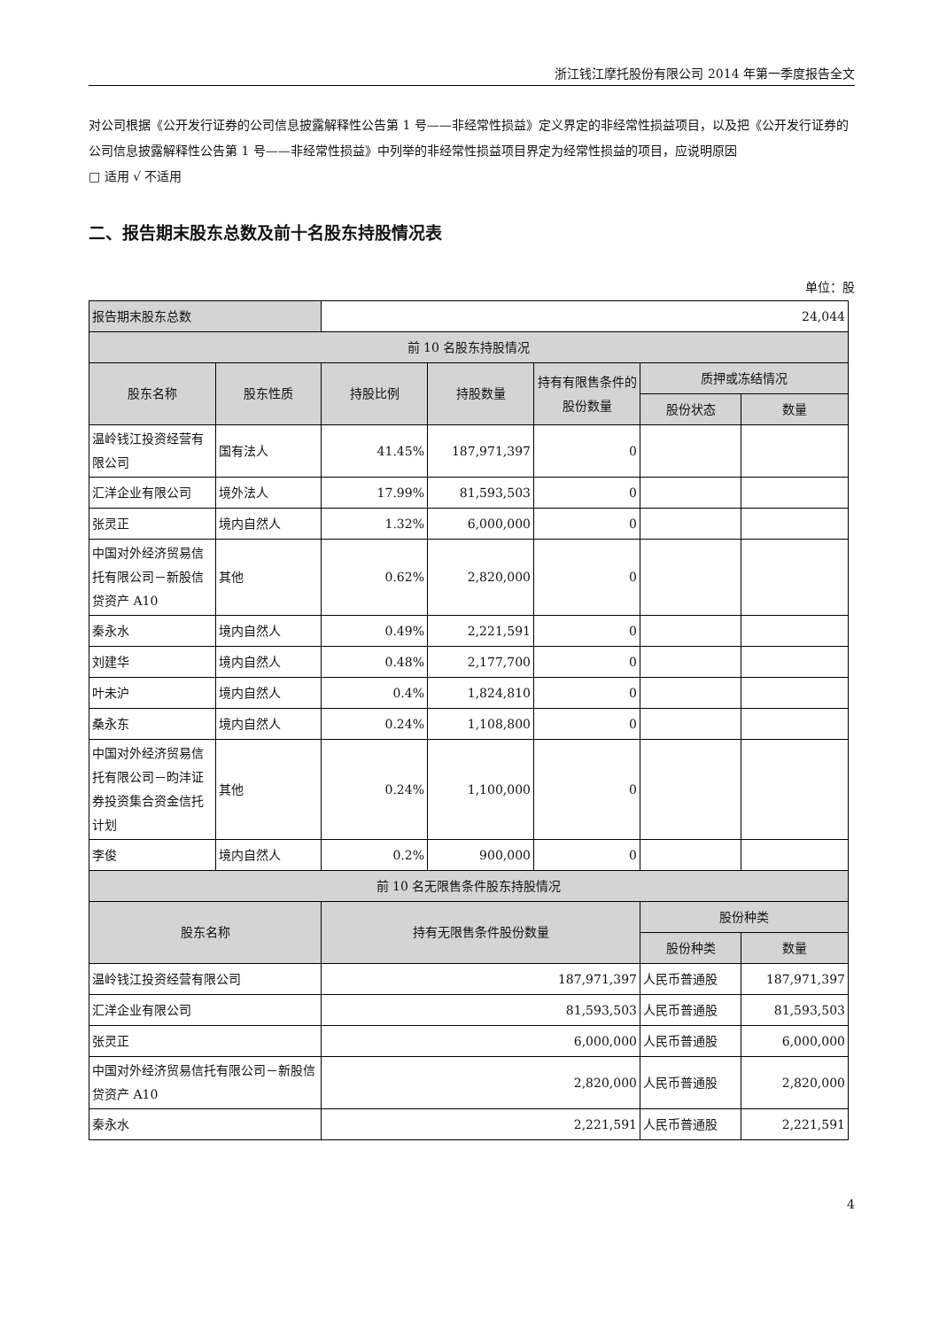浙江钱江摩托股份有限公司 2014 年第一季度报告全文
对公司根据《公开发行证券的公司信息披露解释性公告第 1 号——非经常性损益》定义界定的非经常性损益项目，以及把《公开发行证券的公司信息披露解释性公告第 1 号——非经常性损益》中列举的非经常性损益项目界定为经常性损益的项目，应说明原因
□ 适用 √ 不适用
二、报告期末股东总数及前十名股东持股情况表
单位：股
| 报告期末股东总数 | | 24,044 | | | | |
| 前 10 名股东持股情况 | | | | | | |
| 股东名称 | 股东性质 | 持股比例 | 持股数量 | 持有有限售条件的股份数量 | 质押或冻结情况 | |
| | | | | | 股份状态 | 数量 |
| 温岭钱江投资经营有限公司 | 国有法人 | 41.45% | 187,971,397 | 0 | | |
| 汇洋企业有限公司 | 境外法人 | 17.99% | 81,593,503 | 0 | | |
| 张灵正 | 境内自然人 | 1.32% | 6,000,000 | 0 | | |
| 中国对外经济贸易信托有限公司－新股信贷资产 A10 | 其他 | 0.62% | 2,820,000 | 0 | | |
| 秦永水 | 境内自然人 | 0.49% | 2,221,591 | 0 | | |
| 刘建华 | 境内自然人 | 0.48% | 2,177,700 | 0 | | |
| 叶未沪 | 境内自然人 | 0.4% | 1,824,810 | 0 | | |
| 桑永东 | 境内自然人 | 0.24% | 1,108,800 | 0 | | |
| 中国对外经济贸易信托有限公司－昀沣证券投资集合资金信托计划 | 其他 | 0.24% | 1,100,000 | 0 | | |
| 李俊 | 境内自然人 | 0.2% | 900,000 | 0 | | |
| 前 10 名无限售条件股东持股情况 | | | | | | |
| 股东名称 | | 持有无限售条件股份数量 | | | 股份种类 | |
| | | | | | 股份种类 | 数量 |
| 温岭钱江投资经营有限公司 | | 187,971,397 | | | 人民币普通股 | 187,971,397 |
| 汇洋企业有限公司 | | 81,593,503 | | | 人民币普通股 | 81,593,503 |
| 张灵正 | | 6,000,000 | | | 人民币普通股 | 6,000,000 |
| 中国对外经济贸易信托有限公司－新股信贷资产 A10 | | 2,820,000 | | | 人民币普通股 | 2,820,000 |
| 秦永水 | | 2,221,591 | | | 人民币普通股 | 2,221,591 |
4